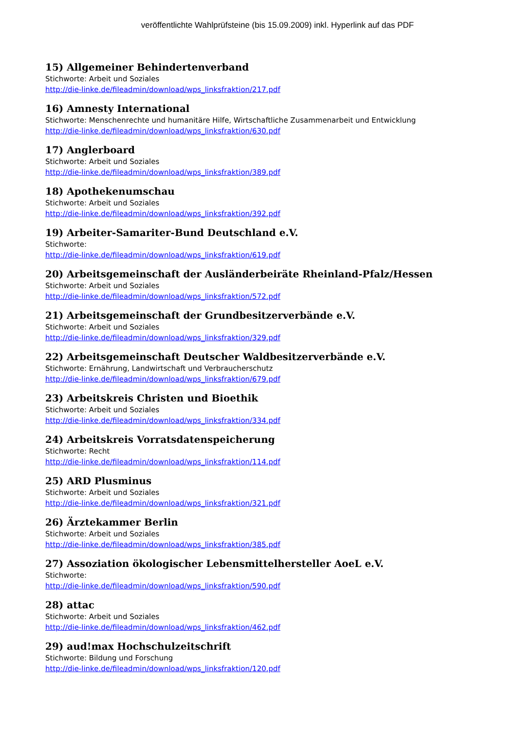veröffentlichte Wahlprüfsteine (bis 15.09.2009) inkl. Hyperlink auf das PDF
15) Allgemeiner Behindertenverband
Stichworte: Arbeit und Soziales
http://die-linke.de/fileadmin/download/wps_linksfraktion/217.pdf
16) Amnesty International
Stichworte: Menschenrechte und humanitäre Hilfe, Wirtschaftliche Zusammenarbeit und Entwicklung
http://die-linke.de/fileadmin/download/wps_linksfraktion/630.pdf
17) Anglerboard
Stichworte: Arbeit und Soziales
http://die-linke.de/fileadmin/download/wps_linksfraktion/389.pdf
18) Apothekenumschau
Stichworte: Arbeit und Soziales
http://die-linke.de/fileadmin/download/wps_linksfraktion/392.pdf
19) Arbeiter-Samariter-Bund Deutschland e.V.
Stichworte:
http://die-linke.de/fileadmin/download/wps_linksfraktion/619.pdf
20) Arbeitsgemeinschaft der Ausländerbeiräte Rheinland-Pfalz/Hessen
Stichworte: Arbeit und Soziales
http://die-linke.de/fileadmin/download/wps_linksfraktion/572.pdf
21) Arbeitsgemeinschaft der Grundbesitzerverbände e.V.
Stichworte: Arbeit und Soziales
http://die-linke.de/fileadmin/download/wps_linksfraktion/329.pdf
22) Arbeitsgemeinschaft Deutscher Waldbesitzerverbände e.V.
Stichworte: Ernährung, Landwirtschaft und Verbraucherschutz
http://die-linke.de/fileadmin/download/wps_linksfraktion/679.pdf
23) Arbeitskreis Christen und Bioethik
Stichworte: Arbeit und Soziales
http://die-linke.de/fileadmin/download/wps_linksfraktion/334.pdf
24) Arbeitskreis Vorratsdatenspeicherung
Stichworte: Recht
http://die-linke.de/fileadmin/download/wps_linksfraktion/114.pdf
25) ARD Plusminus
Stichworte: Arbeit und Soziales
http://die-linke.de/fileadmin/download/wps_linksfraktion/321.pdf
26) Ärztekammer Berlin
Stichworte: Arbeit und Soziales
http://die-linke.de/fileadmin/download/wps_linksfraktion/385.pdf
27) Assoziation ökologischer Lebensmittelhersteller AoeL e.V.
Stichworte:
http://die-linke.de/fileadmin/download/wps_linksfraktion/590.pdf
28) attac
Stichworte: Arbeit und Soziales
http://die-linke.de/fileadmin/download/wps_linksfraktion/462.pdf
29) aud!max Hochschulzeitschrift
Stichworte: Bildung und Forschung
http://die-linke.de/fileadmin/download/wps_linksfraktion/120.pdf